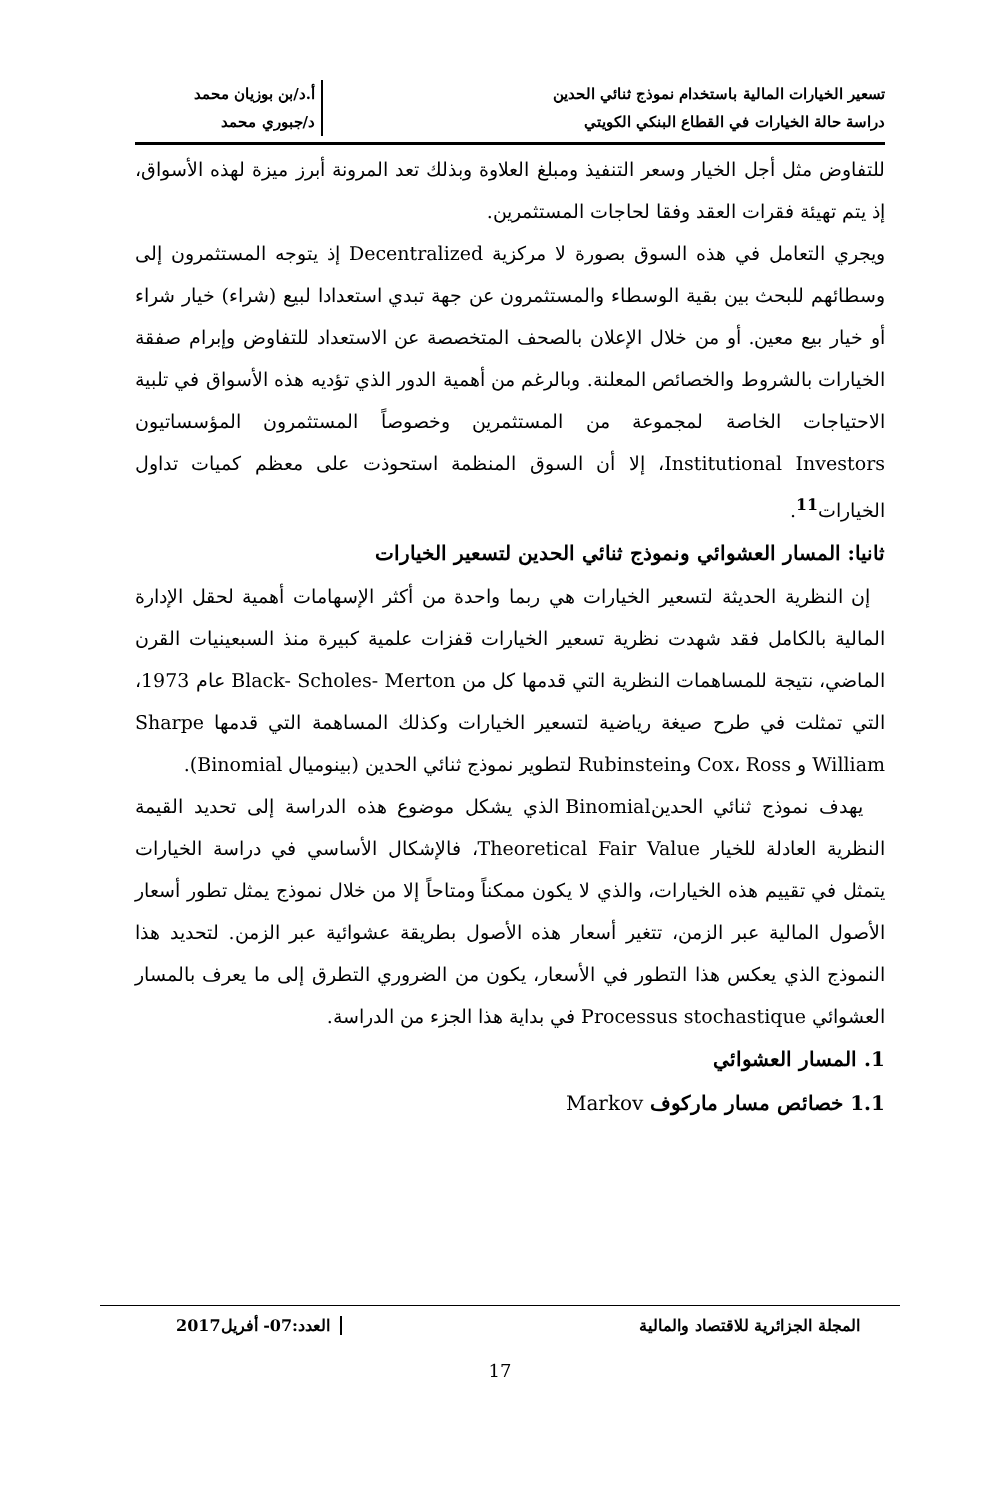تسعير الخيارات المالية باستخدام نموذج ثنائي الحدين
دراسة حالة الخيارات في القطاع البنكي الكويتي
أ.د/بن بوزيان محمد
د/جبوري محمد
للتفاوض مثل أجل الخيار وسعر التنفيذ ومبلغ العلاوة وبذلك تعد المرونة أبرز ميزة لهذه الأسواق، إذ يتم تهيئة فقرات العقد وفقا لحاجات المستثمرين.
ويجري التعامل في هذه السوق بصورة لا مركزية Decentralized إذ يتوجه المستثمرون إلى وسطائهم للبحث بين بقية الوسطاء والمستثمرون عن جهة تبدي استعدادا لبيع (شراء) خيار شراء أو خيار بيع معين. أو من خلال الإعلان بالصحف المتخصصة عن الاستعداد للتفاوض وإبرام صفقة الخيارات بالشروط والخصائص المعلنة. وبالرغم من أهمية الدور الذي تؤديه هذه الأسواق في تلبية الاحتياجات الخاصة لمجموعة من المستثمرين وخصوصاً المستثمرون المؤسساتيون Institutional Investors، إلا أن السوق المنظمة استحوذت على معظم كميات تداول الخيارات<sup>11</sup>.
ثانيا: المسار العشوائي ونموذج ثنائي الحدين لتسعير الخيارات
إن النظرية الحديثة لتسعير الخيارات هي ربما واحدة من أكثر الإسهامات أهمية لحقل الإدارة المالية بالكامل فقد شهدت نظرية تسعير الخيارات قفزات علمية كبيرة منذ السبعينيات القرن الماضي، نتيجة للمساهمات النظرية التي قدمها كل من Black- Scholes- Merton عام 1973، التي تمثلت في طرح صيغة رياضية لتسعير الخيارات وكذلك المساهمة التي قدمها Sharpe William و Cox، Ross وRubinstein لتطوير نموذج ثنائي الحدين (بينوميال Binomial).
يهدف نموذج ثنائي الحدينBinomial الذي يشكل موضوع هذه الدراسة إلى تحديد القيمة النظرية العادلة للخيار Theoretical Fair Value، فالإشكال الأساسي في دراسة الخيارات يتمثل في تقييم هذه الخيارات، والذي لا يكون ممكناً ومتاحاً إلا من خلال نموذج يمثل تطور أسعار الأصول المالية عبر الزمن، تتغير أسعار هذه الأصول بطريقة عشوائية عبر الزمن. لتحديد هذا النموذج الذي يعكس هذا التطور في الأسعار، يكون من الضروري التطرق إلى ما يعرف بالمسار العشوائي Processus stochastique في بداية هذا الجزء من الدراسة.
1. المسار العشوائي
1.1 خصائص مسار ماركوف Markov
المجلة الجزائرية للاقتصاد والمالية
العدد:07- أفريل2017
17